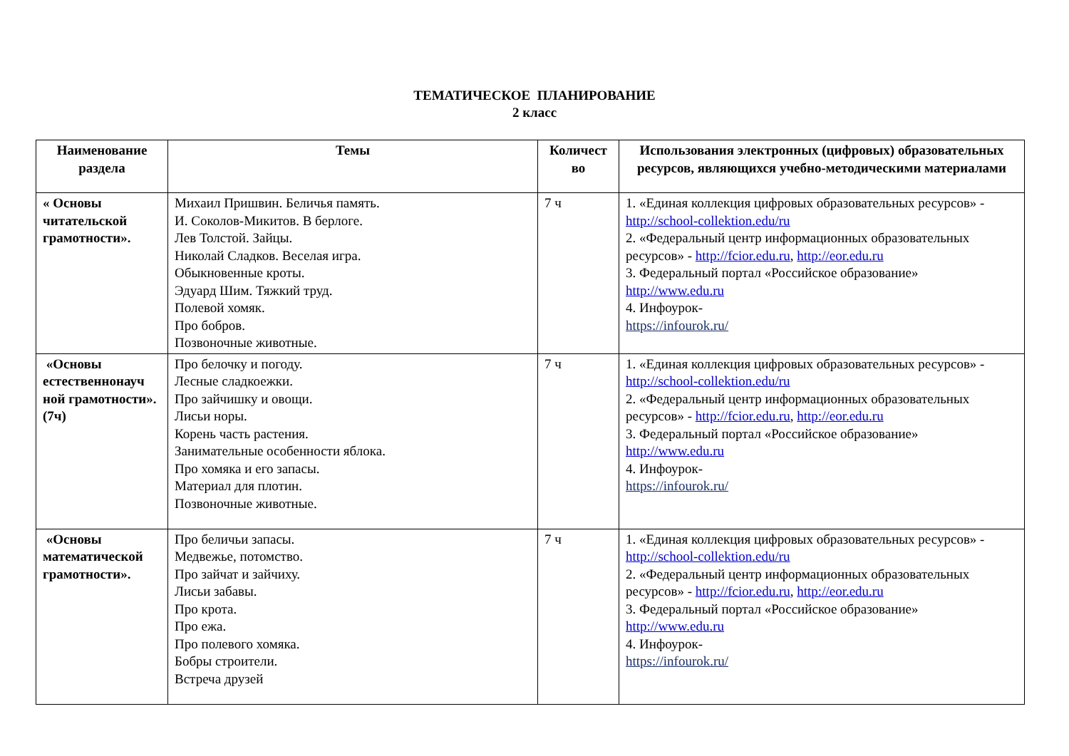ТЕМАТИЧЕСКОЕ ПЛАНИРОВАНИЕ
2 класс
| Наименование раздела | Темы | Количест во | Использования электронных (цифровых) образовательных ресурсов, являющихся учебно-методическими материалами |
| --- | --- | --- | --- |
| « Основы читательской грамотности». | Михаил Пришвин. Беличья память. И. Соколов-Микитов. В берлоге. Лев Толстой. Зайцы. Николай Сладков. Веселая игра. Обыкновенные кроты. Эдуард Шим. Тяжкий труд. Полевой хомяк. Про бобров. Позвоночные животные. | 7 ч | 1. «Единая коллекция цифровых образовательных ресурсов» - http://school-collektion.edu/ru 2. «Федеральный центр информационных образовательных ресурсов» - http://fcior.edu.ru , http://eor.edu.ru 3. Федеральный портал «Российское образование» http://www.edu.ru 4. Инфоурок- https://infourok.ru/ |
| «Основы естественнонауч ной грамотности». (7ч) | Про белочку и погоду. Лесные сладкоежки. Про зайчишку и овощи. Лисьи норы. Корень часть растения. Занимательные особенности яблока. Про хомяка и его запасы. Материал для плотин. Позвоночные животные. | 7 ч | 1. «Единая коллекция цифровых образовательных ресурсов» - http://school-collektion.edu/ru 2. «Федеральный центр информационных образовательных ресурсов» - http://fcior.edu.ru , http://eor.edu.ru 3. Федеральный портал «Российское образование» http://www.edu.ru 4. Инфоурок- https://infourok.ru/ |
| «Основы математической грамотности». | Про беличьи запасы. Медвежье, потомство. Про зайчат и зайчиху. Лисьи забавы. Про крота. Про ежа. Про полевого хомяка. Бобры строители. Встреча друзей | 7 ч | 1. «Единая коллекция цифровых образовательных ресурсов» - http://school-collektion.edu/ru 2. «Федеральный центр информационных образовательных ресурсов» - http://fcior.edu.ru , http://eor.edu.ru 3. Федеральный портал «Российское образование» http://www.edu.ru 4. Инфоурок- https://infourok.ru/ |